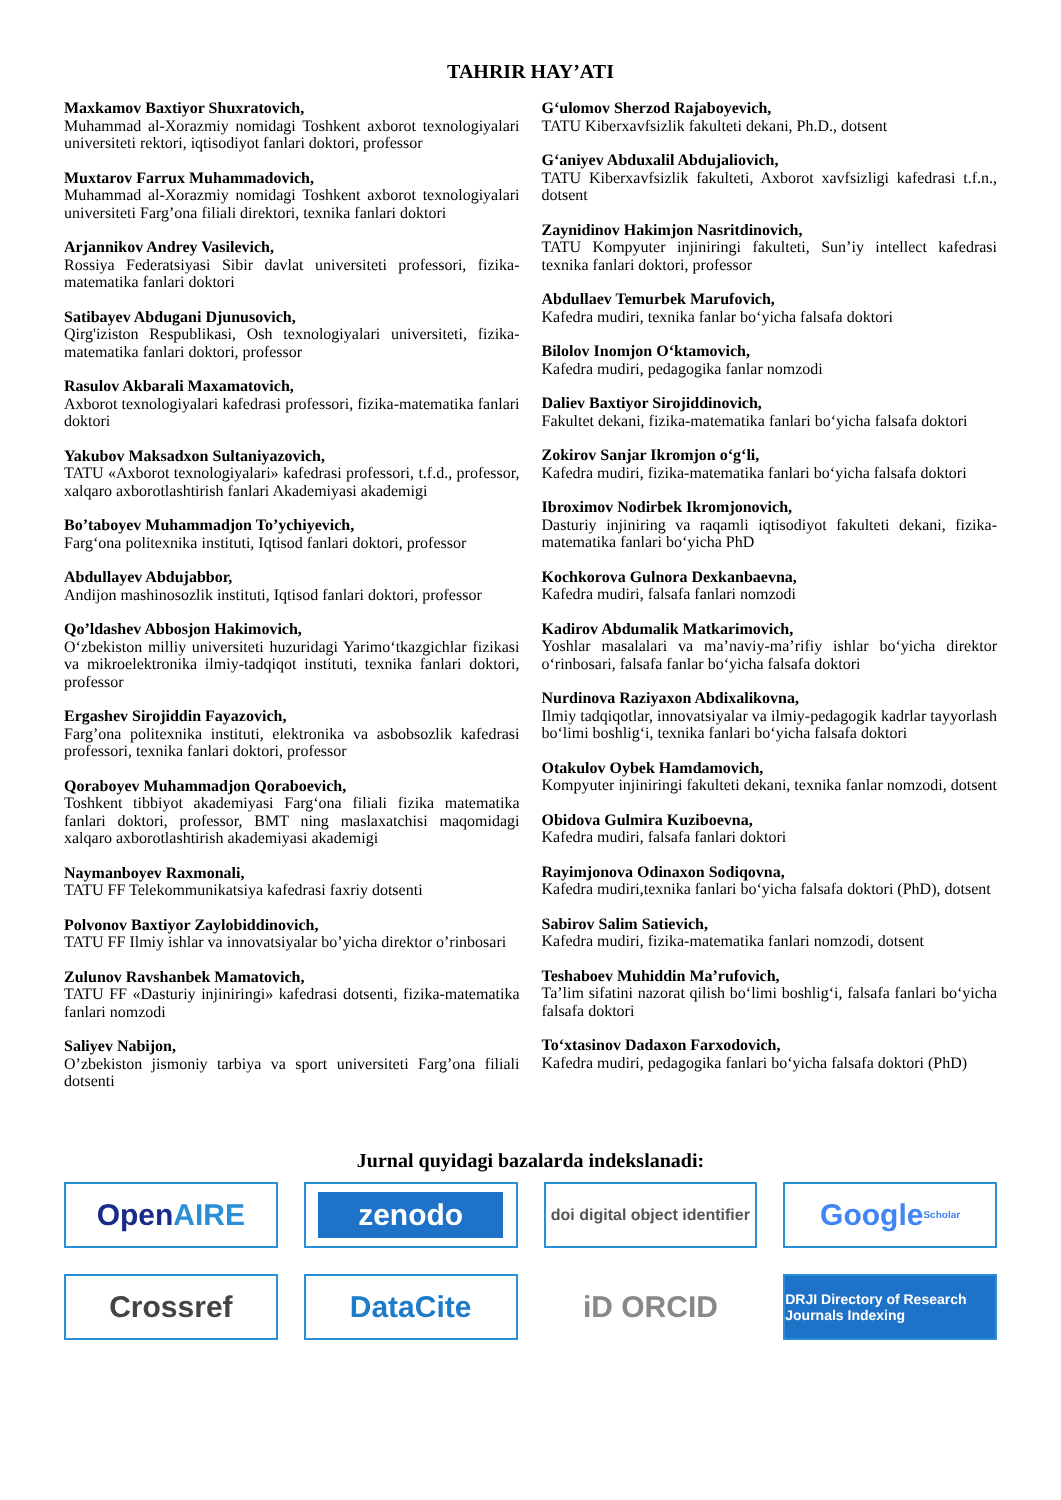TAHRIR HAY’ATI
Maxkamov Baxtiyor Shuxratovich,
Muhammad al-Xorazmiy nomidagi Toshkent axborot texnologiyalari universiteti rektori, iqtisodiyot fanlari doktori, professor
Muxtarov Farrux Muhammadovich,
Muhammad al-Xorazmiy nomidagi Toshkent axborot texnologiyalari universiteti Farg’ona filiali direktori, texnika fanlari doktori
Arjannikov Andrey Vasilevich,
Rossiya Federatsiyasi Sibir davlat universiteti professori, fizika-matematika fanlari doktori
Satibayev Abdugani Djunusovich,
Qirg'iziston Respublikasi, Osh texnologiyalari universiteti, fizika-matematika fanlari doktori, professor
Rasulov Akbarali Maxamatovich,
Axborot texnologiyalari kafedrasi professori, fizika-matematika fanlari doktori
Yakubov Maksadxon Sultaniyazovich,
TATU «Axborot texnologiyalari» kafedrasi professori, t.f.d., professor, xalqaro axborotlashtirish fanlari Akademiyasi akademigi
Bo’taboyev Muhammadjon To’ychiyevich,
Farg‘ona politexnika instituti, Iqtisod fanlari doktori, professor
Abdullayev Abdujabbor,
Andijon mashinosozlik instituti, Iqtisod fanlari doktori, professor
Qo’ldashev Abbosjon Hakimovich,
O‘zbekiston milliy universiteti huzuridagi Yarimo‘tkazgichlar fizikasi va mikroelektronika ilmiy-tadqiqot instituti, texnika fanlari doktori, professor
Ergashev Sirojiddin Fayazovich,
Farg’ona politexnika instituti, elektronika va asbobsozlik kafedrasi professori, texnika fanlari doktori, professor
Qoraboyev Muhammadjon Qoraboevich,
Toshkent tibbiyot akademiyasi Farg‘ona filiali fizika matematika fanlari doktori, professor, BMT ning maslaxatchisi maqomidagi xalqaro axborotlashtirish akademiyasi akademigi
Naymanboyev Raxmonali,
TATU FF Telekommunikatsiya kafedrasi faxriy dotsenti
Polvonov Baxtiyor Zaylobiddinovich,
TATU FF Ilmiy ishlar va innovatsiyalar bo’yicha direktor o’rinbosari
Zulunov Ravshanbek Mamatovich,
TATU FF «Dasturiy injiniringi» kafedrasi dotsenti, fizika-matematika fanlari nomzodi
Saliyev Nabijon,
O’zbekiston jismoniy tarbiya va sport universiteti Farg’ona filiali dotsenti
G‘ulomov Sherzod Rajaboyevich,
TATU Kiberxavfsizlik fakulteti dekani, Ph.D., dotsent
G‘aniyev Abduxalil Abdujaliovich,
TATU Kiberxavfsizlik fakulteti, Axborot xavfsizligi kafedrasi t.f.n., dotsent
Zaynidinov Hakimjon Nasritdinovich,
TATU Kompyuter injiniringi fakulteti, Sun’iy intellect kafedrasi texnika fanlari doktori, professor
Abdullaev Temurbek Marufovich,
Kafedra mudiri, texnika fanlar bo‘yicha falsafa doktori
Bilolov Inomjon O‘ktamovich,
Kafedra mudiri, pedagogika fanlar nomzodi
Daliev Baxtiyor Sirojiddinovich,
Fakultet dekani, fizika-matematika fanlari bo‘yicha falsafa doktori
Zokirov Sanjar Ikromjon o‘g‘li,
Kafedra mudiri, fizika-matematika fanlari bo‘yicha falsafa doktori
Ibroximov Nodirbek Ikromjonovich,
Dasturiy injiniring va raqamli iqtisodiyot fakulteti dekani, fizika-matematika fanlari bo‘yicha PhD
Kochkorova Gulnora Dexkanbaevna,
Kafedra mudiri, falsafa fanlari nomzodi
Kadirov Abdumalik Matkarimovich,
Yoshlar masalalari va ma’naviy-ma’rifiy ishlar bo‘yicha direktor o‘rinbosari, falsafa fanlar bo‘yicha falsafa doktori
Nurdinova Raziyaxon Abdixalikovna,
Ilmiy tadqiqotlar, innovatsiyalar va ilmiy-pedagogik kadrlar tayyorlash bo‘limi boshlig‘i, texnika fanlari bo‘yicha falsafa doktori
Otakulov Oybek Hamdamovich,
Kompyuter injiniringi fakulteti dekani, texnika fanlar nomzodi, dotsent
Obidova Gulmira Kuziboevna,
Kafedra mudiri, falsafa fanlari doktori
Rayimjonova Odinaxon Sodiqovna,
Kafedra mudiri,texnika fanlari bo‘yicha falsafa doktori (PhD), dotsent
Sabirov Salim Satievich,
Kafedra mudiri, fizika-matematika fanlari nomzodi, dotsent
Teshaboev Muhiddin Ma’rufovich,
Ta’lim sifatini nazorat qilish bo‘limi boshlig‘i, falsafa fanlari bo‘yicha falsafa doktori
To‘xtasinov Dadaxon Farxodovich,
Kafedra mudiri, pedagogika fanlari bo‘yicha falsafa doktori (PhD)
Jurnal quyidagi bazalarda indekslanadi:
Open AIRE
zenodo
doi digital object identifier
Google Scholar
Crossref
DataCite
iD ORCID
DRJI Directory of Research Journals Indexing